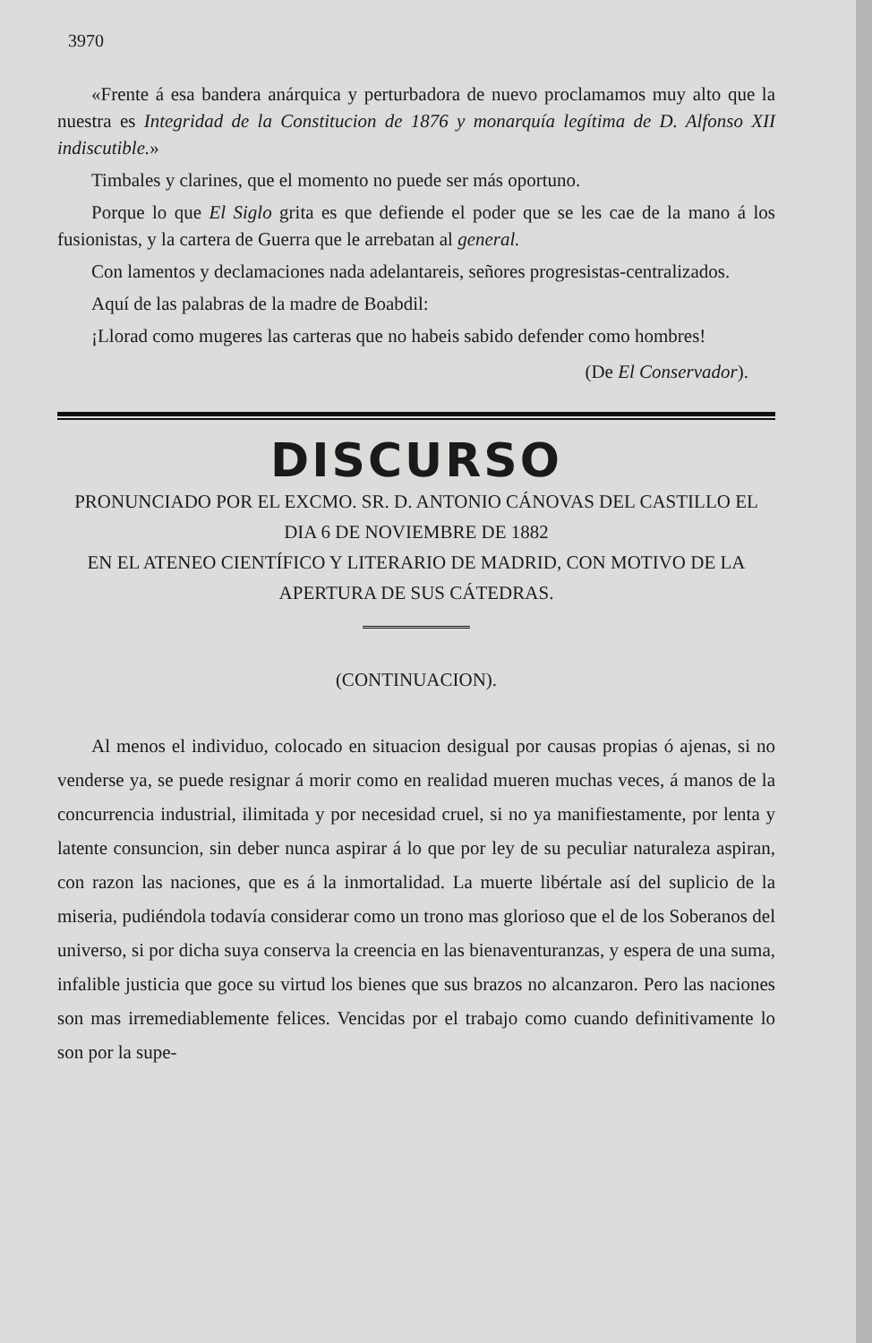3970
«Frente á esa bandera anárquica y perturbadora de nuevo proclamamos muy alto que la nuestra es Integridad de la Constitucion de 1876 y monarquía legítima de D. Alfonso XII indiscutible.»
Timbales y clarines, que el momento no puede ser más oportuno.
Porque lo que El Siglo grita es que defiende el poder que se les cae de la mano á los fusionistas, y la cartera de Guerra que le arrebatan al general.
Con lamentos y declamaciones nada adelantareis, señores progresistas-centralizados.
Aquí de las palabras de la madre de Boabdil:
¡Llorad como mugeres las carteras que no habeis sabido defender como hombres!
(De El Conservador).
DISCURSO
PRONUNCIADO POR EL EXCMO. SR. D. ANTONIO CÁNOVAS DEL CASTILLO EL DIA 6 DE NOVIEMBRE DE 1882
EN EL ATENEO CIENTÍFICO Y LITERARIO DE MADRID, CON MOTIVO DE LA APERTURA DE SUS CÁTEDRAS.
(CONTINUACION).
Al menos el individuo, colocado en situacion desigual por causas propias ó ajenas, si no venderse ya, se puede resignar á morir como en realidad mueren muchas veces, á manos de la concurrencia industrial, ilimitada y por necesidad cruel, si no ya manifiestamente, por lenta y latente consuncion, sin deber nunca aspirar á lo que por ley de su peculiar naturaleza aspiran, con razon las naciones, que es á la inmortalidad. La muerte libértale así del suplicio de la miseria, pudiéndola todavía considerar como un trono mas glorioso que el de los Soberanos del universo, si por dicha suya conserva la creencia en las bienaventuranzas, y espera de una suma, infalible justicia que goce su virtud los bienes que sus brazos no alcanzaron. Pero las naciones son mas irremediablemente felices. Vencidas por el trabajo como cuando definitivamente lo son por la supe-